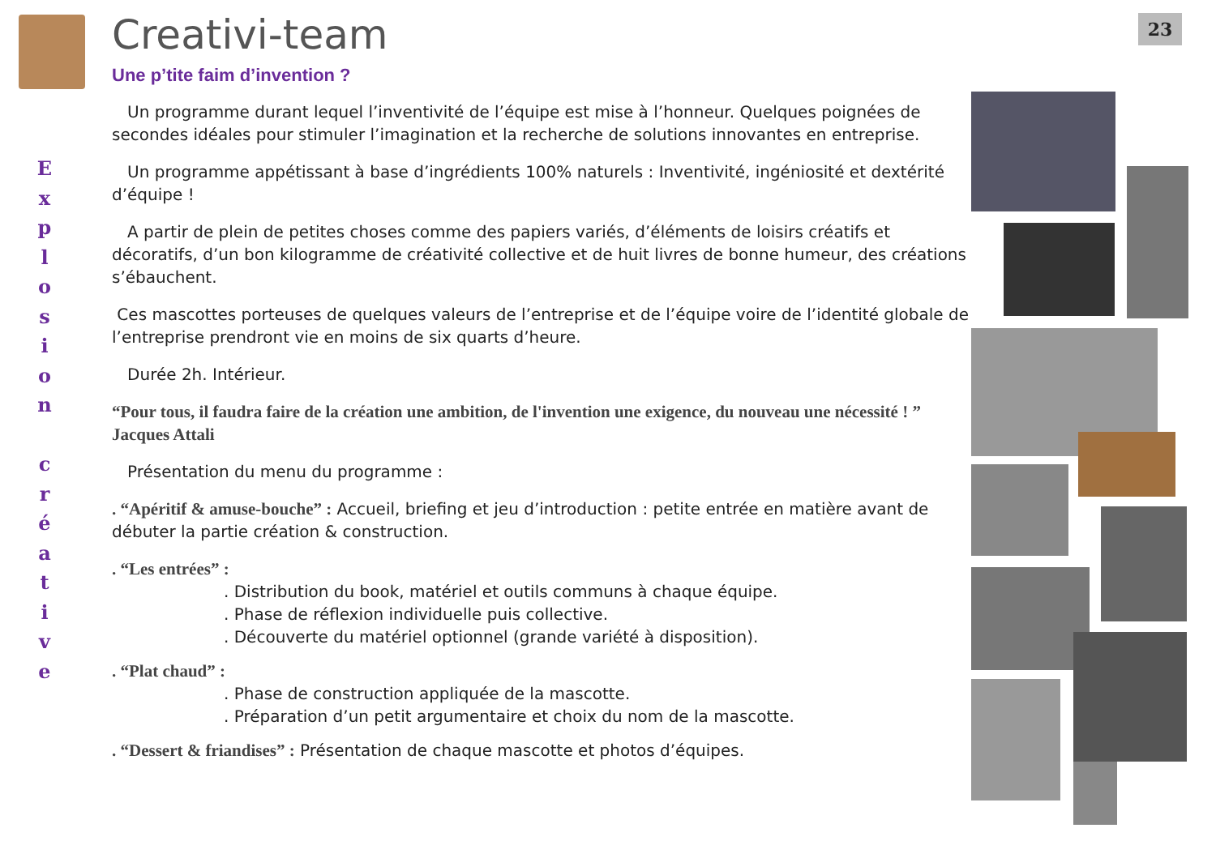E
x
p
l
o
s
i
o
n
c
r
é
a
t
i
v
e
Creativi-team
Une p’tite faim d’invention ?
Un programme durant lequel l’inventivité de l’équipe est mise à l’honneur. Quelques poignées de secondes idéales pour stimuler l’imagination et la recherche de solutions innovantes en entreprise.
Un programme appétissant à base d’ingrédients 100% naturels : Inventivité, ingéniosité et dextérité d’équipe !
A partir de plein de petites choses comme des papiers variés, d’éléments de loisirs créatifs et décoratifs, d’un bon kilogramme de créativité collective et de huit livres de bonne humeur, des créations s’ébauchent.
Ces mascottes porteuses de quelques valeurs de l’entreprise et de l’équipe voire de l’identité globale de l’entreprise prendront vie en moins de six quarts d’heure.
Durée 2h. Intérieur.
“Pour tous, il faudra faire de la création une ambition, de l'invention une exigence, du nouveau une nécessité ! ” Jacques Attali
Présentation du menu du programme :
. “Apéritif & amuse-bouche” : Accueil, briefing et jeu d’introduction : petite entrée en matière avant de débuter la partie création & construction.
. “Les entrées” :
. Distribution du book, matériel et outils communs à chaque équipe.
. Phase de réflexion individuelle puis collective.
. Découverte du matériel optionnel (grande variété à disposition).
. “Plat chaud” :
. Phase de construction appliquée de la mascotte.
. Préparation d’un petit argumentaire et choix du nom de la mascotte.
. “Dessert & friandises” : Présentation de chaque mascotte et photos d’équipes.
23